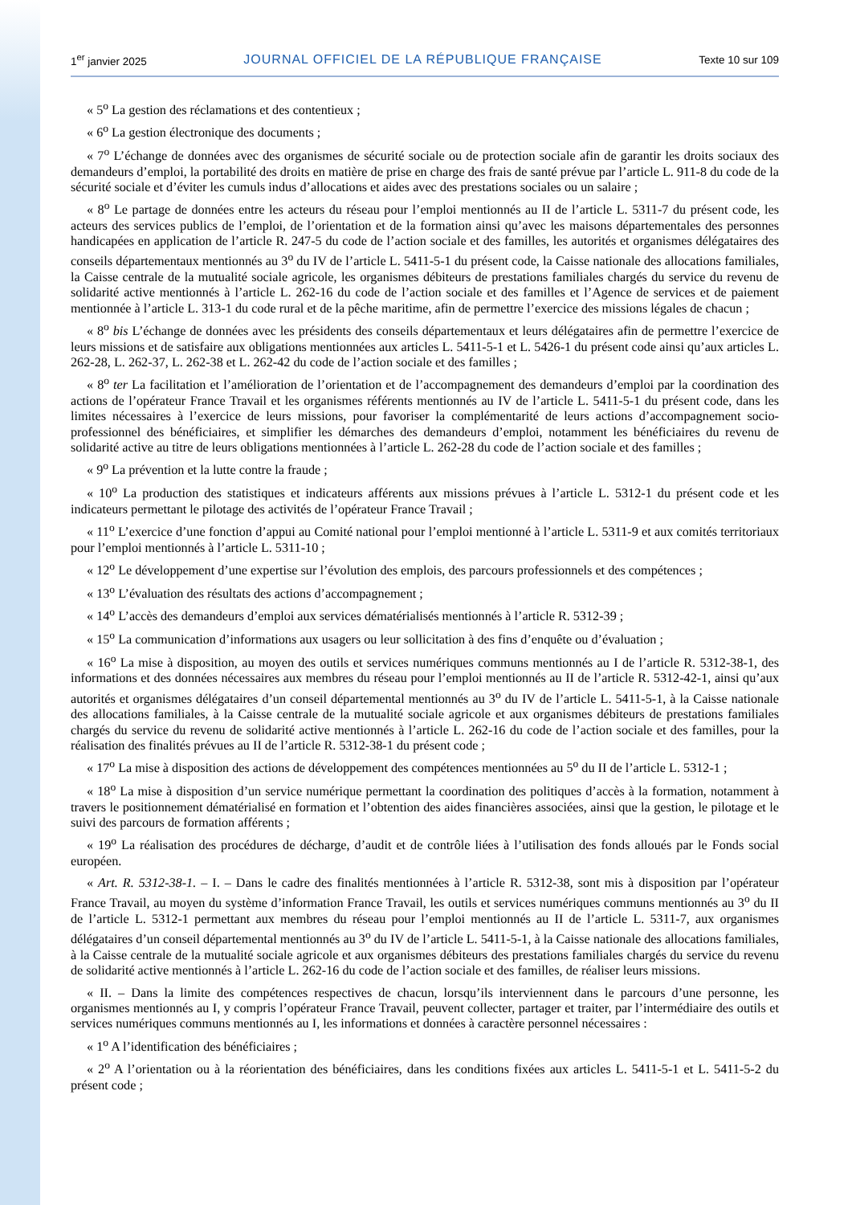1<sup>er</sup> janvier 2025 JOURNAL OFFICIEL DE LA RÉPUBLIQUE FRANÇAISE Texte 10 sur 109
« 5<sup>o</sup> La gestion des réclamations et des contentieux ;
« 6<sup>o</sup> La gestion électronique des documents ;
« 7<sup>o</sup> L’échange de données avec des organismes de sécurité sociale ou de protection sociale afin de garantir les droits sociaux des demandeurs d’emploi, la portabilité des droits en matière de prise en charge des frais de santé prévue par l’article L. 911-8 du code de la sécurité sociale et d’éviter les cumuls indus d’allocations et aides avec des prestations sociales ou un salaire ;
« 8<sup>o</sup> Le partage de données entre les acteurs du réseau pour l’emploi mentionnés au II de l’article L. 5311-7 du présent code, les acteurs des services publics de l’emploi, de l’orientation et de la formation ainsi qu’avec les maisons départementales des personnes handicapées en application de l’article R. 247-5 du code de l’action sociale et des familles, les autorités et organismes délégataires des conseils départementaux mentionnés au 3<sup>o</sup> du IV de l’article L. 5411-5-1 du présent code, la Caisse nationale des allocations familiales, la Caisse centrale de la mutualité sociale agricole, les organismes débiteurs de prestations familiales chargés du service du revenu de solidarité active mentionnés à l’article L. 262-16 du code de l’action sociale et des familles et l’Agence de services et de paiement mentionnée à l’article L. 313-1 du code rural et de la pêche maritime, afin de permettre l’exercice des missions légales de chacun ;
« 8<sup>o</sup> bis L’échange de données avec les présidents des conseils départementaux et leurs délégataires afin de permettre l’exercice de leurs missions et de satisfaire aux obligations mentionnées aux articles L. 5411-5-1 et L. 5426-1 du présent code ainsi qu’aux articles L. 262-28, L. 262-37, L. 262-38 et L. 262-42 du code de l’action sociale et des familles ;
« 8<sup>o</sup> ter La facilitation et l’amélioration de l’orientation et de l’accompagnement des demandeurs d’emploi par la coordination des actions de l’opérateur France Travail et les organismes référents mentionnés au IV de l’article L. 5411-5-1 du présent code, dans les limites nécessaires à l’exercice de leurs missions, pour favoriser la complémentarité de leurs actions d’accompagnement socio-professionnel des bénéficiaires, et simplifier les démarches des demandeurs d’emploi, notamment les bénéficiaires du revenu de solidarité active au titre de leurs obligations mentionnées à l’article L. 262-28 du code de l’action sociale et des familles ;
« 9<sup>o</sup> La prévention et la lutte contre la fraude ;
« 10<sup>o</sup> La production des statistiques et indicateurs afférents aux missions prévues à l’article L. 5312-1 du présent code et les indicateurs permettant le pilotage des activités de l’opérateur France Travail ;
« 11<sup>o</sup> L’exercice d’une fonction d’appui au Comité national pour l’emploi mentionné à l’article L. 5311-9 et aux comités territoriaux pour l’emploi mentionnés à l’article L. 5311-10 ;
« 12<sup>o</sup> Le développement d’une expertise sur l’évolution des emplois, des parcours professionnels et des compétences ;
« 13<sup>o</sup> L’évaluation des résultats des actions d’accompagnement ;
« 14<sup>o</sup> L’accès des demandeurs d’emploi aux services dématérialisés mentionnés à l’article R. 5312-39 ;
« 15<sup>o</sup> La communication d’informations aux usagers ou leur sollicitation à des fins d’enquête ou d’évaluation ;
« 16<sup>o</sup> La mise à disposition, au moyen des outils et services numériques communs mentionnés au I de l’article R. 5312-38-1, des informations et des données nécessaires aux membres du réseau pour l’emploi mentionnés au II de l’article R. 5312-42-1, ainsi qu’aux autorités et organismes délégataires d’un conseil départemental mentionnés au 3<sup>o</sup> du IV de l’article L. 5411-5-1, à la Caisse nationale des allocations familiales, à la Caisse centrale de la mutualité sociale agricole et aux organismes débiteurs de prestations familiales chargés du service du revenu de solidarité active mentionnés à l’article L. 262-16 du code de l’action sociale et des familles, pour la réalisation des finalités prévues au II de l’article R. 5312-38-1 du présent code ;
« 17<sup>o</sup> La mise à disposition des actions de développement des compétences mentionnées au 5<sup>o</sup> du II de l’article L. 5312-1 ;
« 18<sup>o</sup> La mise à disposition d’un service numérique permettant la coordination des politiques d’accès à la formation, notamment à travers le positionnement dématérialisé en formation et l’obtention des aides financières associées, ainsi que la gestion, le pilotage et le suivi des parcours de formation afférents ;
« 19<sup>o</sup> La réalisation des procédures de décharge, d’audit et de contrôle liées à l’utilisation des fonds alloués par le Fonds social européen.
« Art. R. 5312-38-1. – I. – Dans le cadre des finalités mentionnées à l’article R. 5312-38, sont mis à disposition par l’opérateur France Travail, au moyen du système d’information France Travail, les outils et services numériques communs mentionnés au 3<sup>o</sup> du II de l’article L. 5312-1 permettant aux membres du réseau pour l’emploi mentionnés au II de l’article L. 5311-7, aux organismes délégataires d’un conseil départemental mentionnés au 3<sup>o</sup> du IV de l’article L. 5411-5-1, à la Caisse nationale des allocations familiales, à la Caisse centrale de la mutualité sociale agricole et aux organismes débiteurs des prestations familiales chargés du service du revenu de solidarité active mentionnés à l’article L. 262-16 du code de l’action sociale et des familles, de réaliser leurs missions.
« II. – Dans la limite des compétences respectives de chacun, lorsqu’ils interviennent dans le parcours d’une personne, les organismes mentionnés au I, y compris l’opérateur France Travail, peuvent collecter, partager et traiter, par l’intermédiaire des outils et services numériques communs mentionnés au I, les informations et données à caractère personnel nécessaires :
« 1<sup>o</sup> A l’identification des bénéficiaires ;
« 2<sup>o</sup> A l’orientation ou à la réorientation des bénéficiaires, dans les conditions fixées aux articles L. 5411-5-1 et L. 5411-5-2 du présent code ;